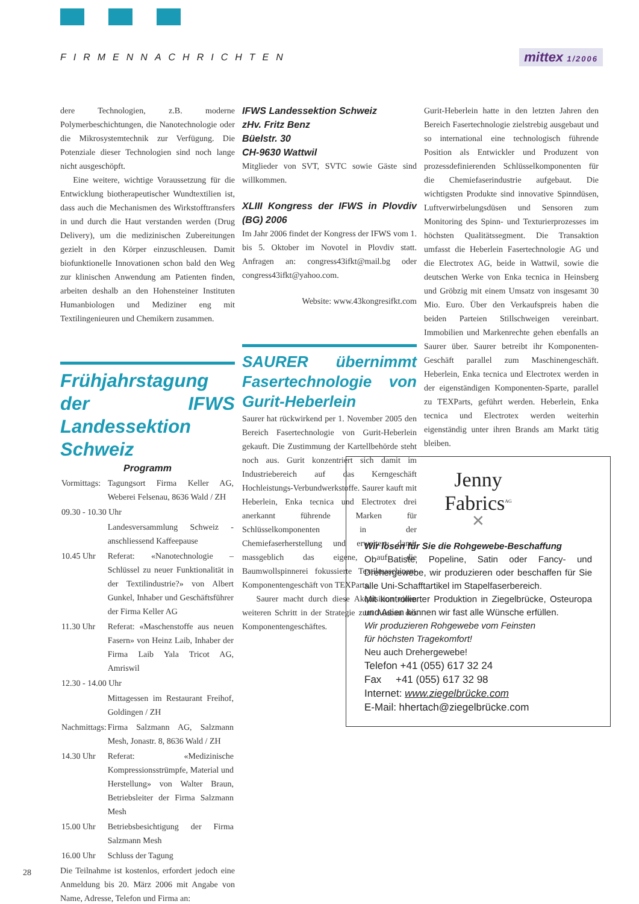FIRMENNACHRICHTEN mittex 1/2006
dere Technologien, z.B. moderne Polymerbeschichtungen, die Nanotechnologie oder die Mikrosystemtechnik zur Verfügung. Die Potenziale dieser Technologien sind noch lange nicht ausgeschöpft.
Eine weitere, wichtige Voraussetzung für die Entwicklung biotherapeutischer Wundtextilien ist, dass auch die Mechanismen des Wirkstofftransfers in und durch die Haut verstanden werden (Drug Delivery), um die medizinischen Zubereitungen gezielt in den Körper einzuschleusen. Damit biofunktionelle Innovationen schon bald den Weg zur klinischen Anwendung am Patienten finden, arbeiten deshalb an den Hohensteiner Instituten Humanbiologen und Mediziner eng mit Textilingenieuren und Chemikern zusammen.
Frühjahrstagung der IFWS Landessektion Schweiz
Programm
| Vormittags: | Tagungsort Firma Keller AG, Weberei Felsenau, 8636 Wald / ZH |
| 09.30 - 10.30 Uhr | |
| | Landesversammlung Schweiz - anschliessend Kaffeepause |
| 10.45 Uhr | Referat: «Nanotechnologie – Schlüssel zu neuer Funktionalität in der Textilindustrie?» von Albert Gunkel, Inhaber und Geschäftsführer der Firma Keller AG |
| 11.30 Uhr | Referat: «Maschenstoffe aus neuen Fasern» von Heinz Laib, Inhaber der Firma Laib Yala Tricot AG, Amriswil |
| 12.30 - 14.00 Uhr | |
| | Mittagessen im Restaurant Freihof, Goldingen / ZH |
| Nachmittags: | Firma Salzmann AG, Salzmann Mesh, Jonastr. 8, 8636 Wald / ZH |
| 14.30 Uhr | Referat: «Medizinische Kompressionsstrümpfe, Material und Herstellung» von Walter Braun, Betriebsleiter der Firma Salzmann Mesh |
| 15.00 Uhr | Betriebsbesichtigung der Firma Salzmann Mesh |
| 16.00 Uhr | Schluss der Tagung |
Die Teilnahme ist kostenlos, erfordert jedoch eine Anmeldung bis 20. März 2006 mit Angabe von Name, Adresse, Telefon und Firma an:
IFWS Landessektion Schweiz
zHv. Fritz Benz
Büelstr. 30
CH-9630 Wattwil
Mitglieder von SVT, SVTC sowie Gäste sind willkommen.
XLIII Kongress der IFWS in Plovdiv (BG) 2006
Im Jahr 2006 findet der Kongress der IFWS vom 1. bis 5. Oktober im Novotel in Plovdiv statt. Anfragen an: congress43ifkt@mail.bg oder congress43ifkt@yahoo.com.
Website: www.43kongresifkt.com
SAURER übernimmt Fasertechnologie von Gurit-Heberlein
Saurer hat rückwirkend per 1. November 2005 den Bereich Fasertechnologie von Gurit-Heberlein gekauft. Die Zustimmung der Kartellbehörde steht noch aus. Gurit konzentriert sich damit im Industriebereich auf das Kerngeschäft Hochleistungs-Verbundwerkstoffe. Saurer kauft mit Heberlein, Enka tecnica und Electrotex drei anerkannt führende Marken für Schlüsselkomponenten in der Chemiefaserherstellung und erweitert damit massgeblich das eigene, auf die Baumwollspinnerei fokussierte Textilmaschinen-Komponentengeschäft von TEXParts.
Saurer macht durch diese Akquisition einen weiteren Schritt in der Strategie zum Ausbau des Komponentengeschäftes.
Gurit-Heberlein hatte in den letzten Jahren den Bereich Fasertechnologie zielstrebig ausgebaut und so international eine technologisch führende Position als Entwickler und Produzent von prozessdefinierenden Schlüsselkomponenten für die Chemiefaserindustrie aufgebaut. Die wichtigsten Produkte sind innovative Spinndüsen, Luftverwirbelungsdüsen und Sensoren zum Monitoring des Spinn- und Texturierprozesses im höchsten Qualitätssegment. Die Transaktion umfasst die Heberlein Fasertechnologie AG und die Electrotex AG, beide in Wattwil, sowie die deutschen Werke von Enka tecnica in Heinsberg und Gröbzig mit einem Umsatz von insgesamt 30 Mio. Euro. Über den Verkaufspreis haben die beiden Parteien Stillschweigen vereinbart. Immobilien und Markenrechte gehen ebenfalls an Saurer über. Saurer betreibt ihr Komponenten-Geschäft parallel zum Maschinengeschäft. Heberlein, Enka tecnica und Electrotex werden in der eigenständigen Komponenten-Sparte, parallel zu TEXParts, geführt werden. Heberlein, Enka tecnica und Electrotex werden weiterhin eigenständig unter ihren Brands am Markt tätig bleiben.
Jenny
Fabrics<sup>AG</sup>
✕
Wir lösen für Sie die Rohgewebe-Beschaffung
Ob Batiste, Popeline, Satin oder Fancy- und Drehergewebe, wir produzieren oder beschaffen für Sie alle Uni-Schafftartikel im Stapelfaserbereich.
Mit kontrollierter Produktion in Ziegelbrücke, Osteuropa und Asien können wir fast alle Wünsche erfüllen.
Wir produzieren Rohgewebe vom Feinsten
für höchsten Tragekomfort!
Neu auch Drehergewebe!
Telefon +41 (055) 617 32 24
Fax +41 (055) 617 32 98
Internet: www.ziegelbrücke.com
E-Mail: hhertach@ziegelbrücke.com
28